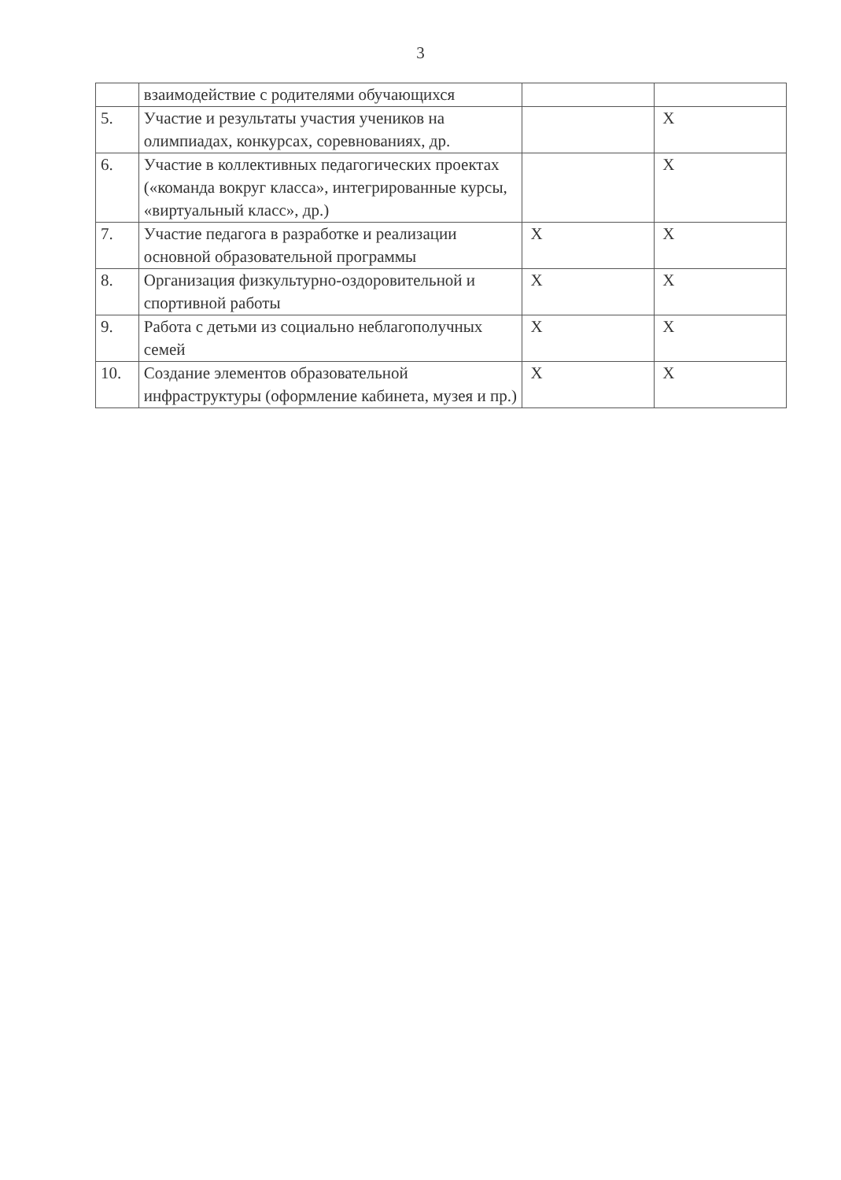3
| | взаимодействие с родителями обучающихся | | |
| 5. | Участие и результаты участия учеников на олимпиадах, конкурсах, соревнованиях, др. | | X |
| 6. | Участие в коллективных педагогических проектах («команда вокруг класса», интегрированные курсы, «виртуальный класс», др.) | | X |
| 7. | Участие педагога в разработке и реализации основной образовательной программы | X | X |
| 8. | Организация физкультурно-оздоровительной и спортивной работы | X | X |
| 9. | Работа с детьми из социально неблагополучных семей | X | X |
| 10. | Создание элементов образовательной инфраструктуры (оформление кабинета, музея и пр.) | X | X |